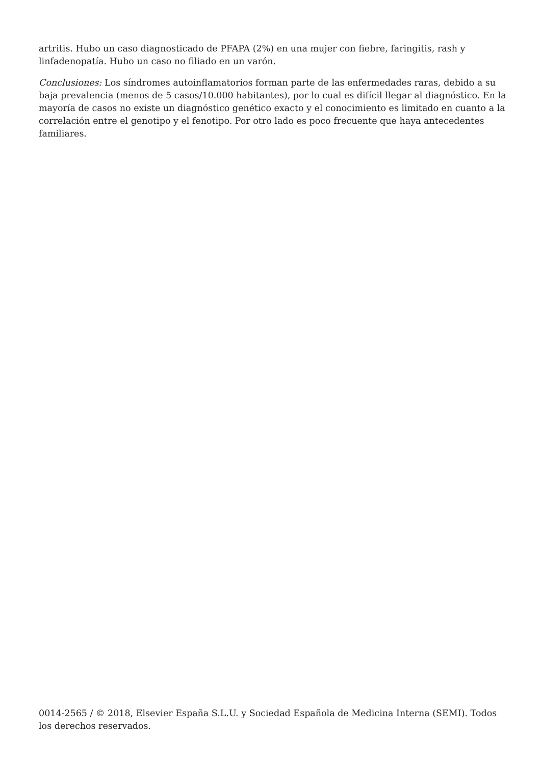artritis. Hubo un caso diagnosticado de PFAPA (2%) en una mujer con fiebre, faringitis, rash y linfadenopatía. Hubo un caso no filiado en un varón.
Conclusiones: Los síndromes autoinflamatorios forman parte de las enfermedades raras, debido a su baja prevalencia (menos de 5 casos/10.000 habitantes), por lo cual es difícil llegar al diagnóstico. En la mayoría de casos no existe un diagnóstico genético exacto y el conocimiento es limitado en cuanto a la correlación entre el genotipo y el fenotipo. Por otro lado es poco frecuente que haya antecedentes familiares.
0014-2565 / © 2018, Elsevier España S.L.U. y Sociedad Española de Medicina Interna (SEMI). Todos los derechos reservados.